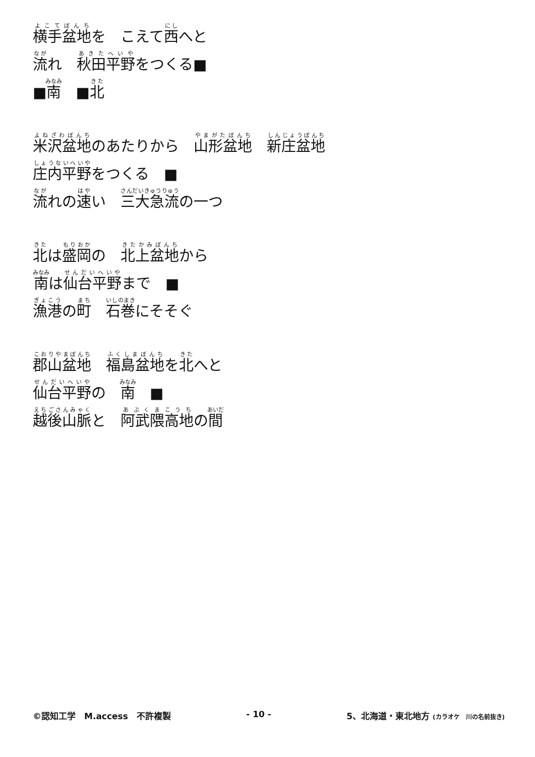横手盆地を　こえて西へと
流れ　秋田平野をつくる■
■南　■北
米沢盆地のあたりから　山形盆地　新庄盆地
庄内平野をつくる　■
流れの速い　三大急流の一つ
北は盛岡の　北上盆地から
南は仙台平野まで　■
漁港の町　石巻にそそぐ
郡山盆地　福島盆地を北へと
仙台平野の　南　■
越後山脈と　阿武隈高地の間
©認知工学　M.access　不許複製 - 10 - 5、北海道・東北地方 (カラオケ　川の名前抜き)